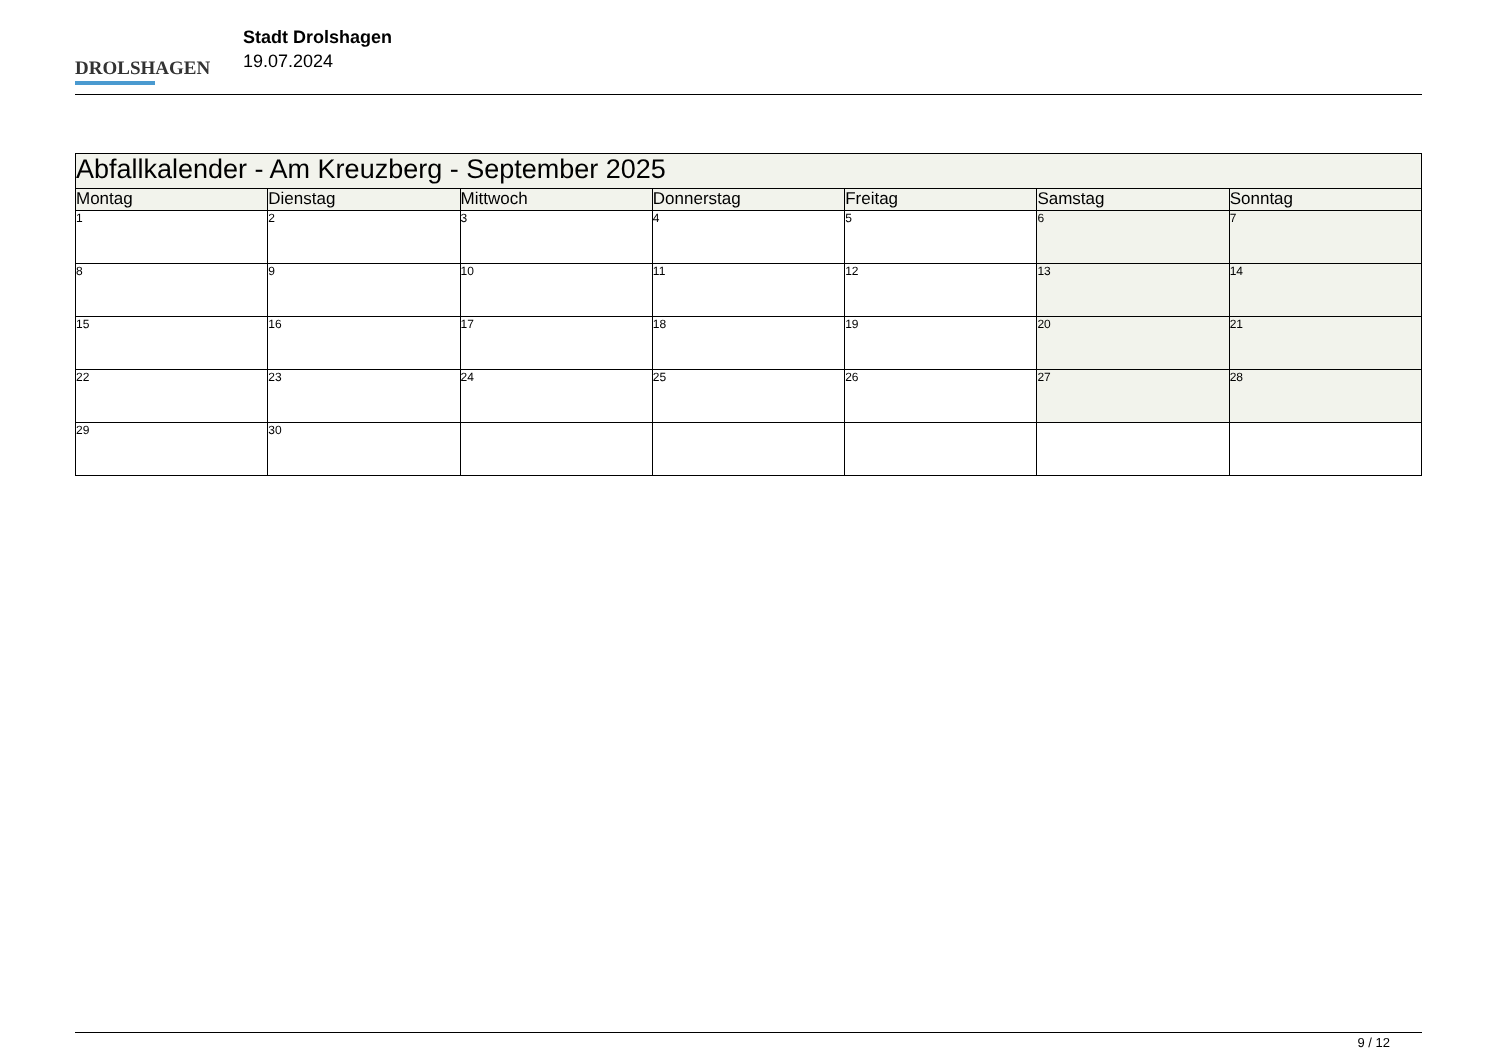DROLSHAGEN
Stadt Drolshagen
19.07.2024
| Abfallkalender - Am Kreuzberg - September 2025 | | | | | | |
| Montag | Dienstag | Mittwoch | Donnerstag | Freitag | Samstag | Sonntag |
| 1 | 2 | 3 | 4 | 5 | 6 | 7 |
| 8 | 9 | 10 | 11 | 12 | 13 | 14 |
| 15 | 16 | 17 | 18 | 19 | 20 | 21 |
| 22 | 23 | 24 | 25 | 26 | 27 | 28 |
| 29 | 30 | | | | | |
9 / 12